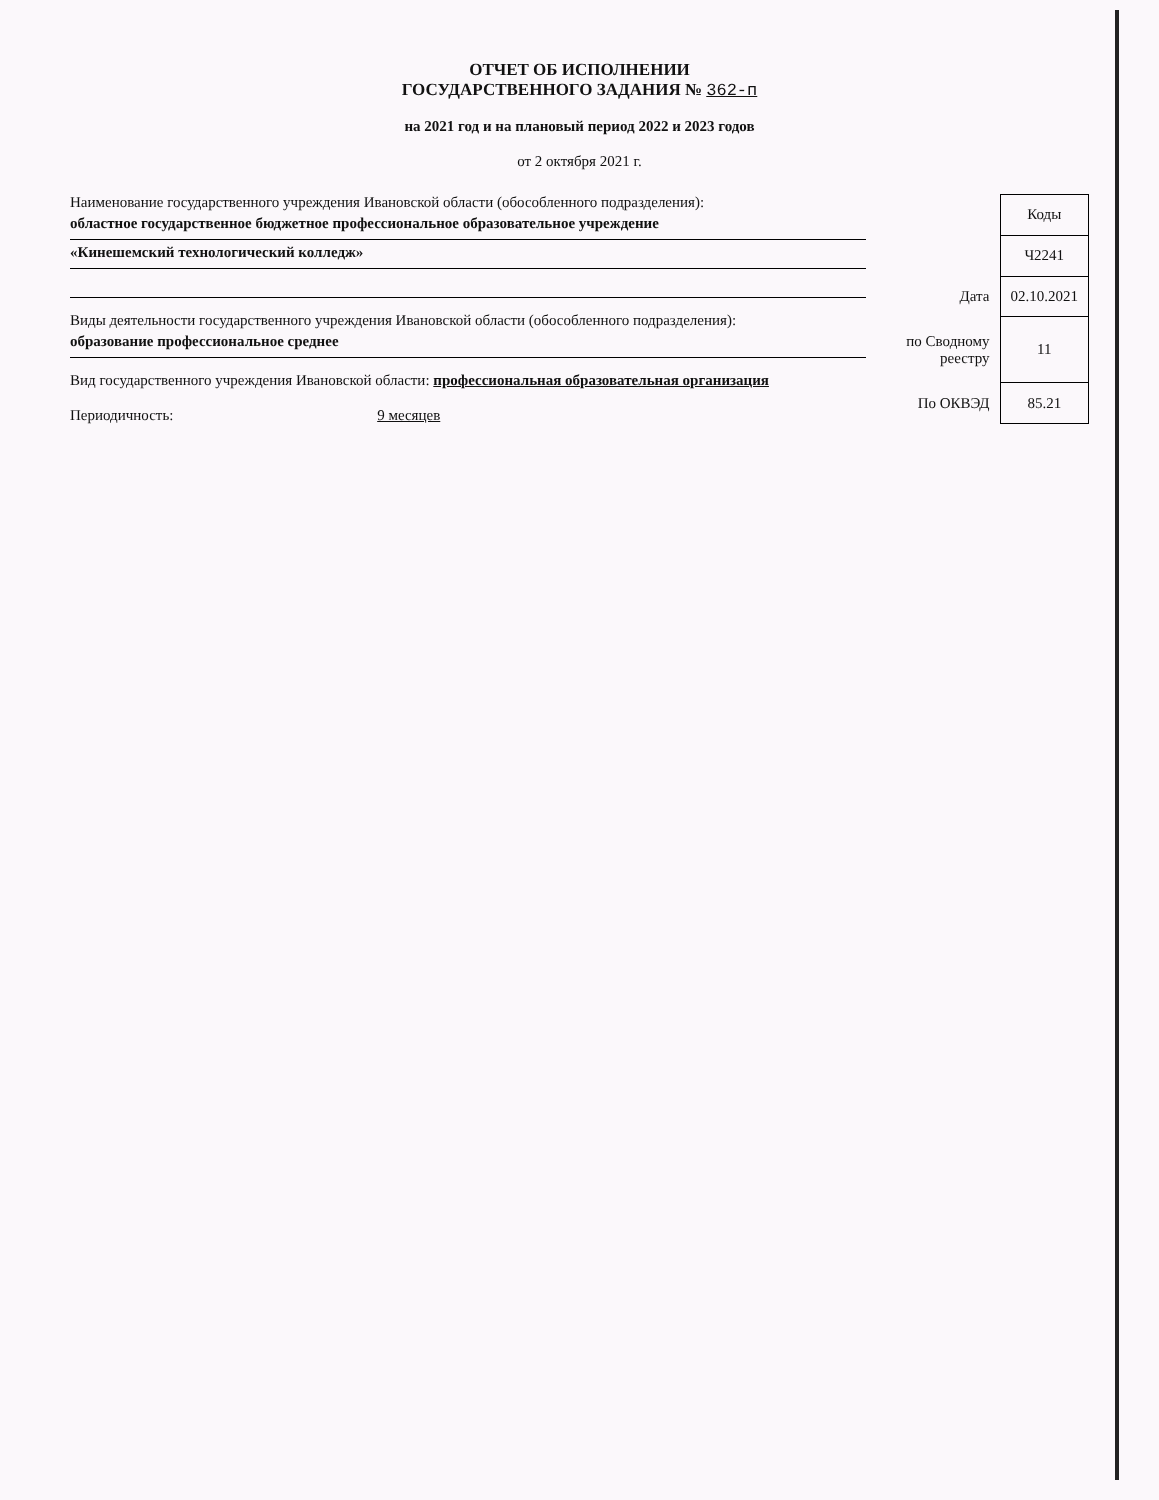ОТЧЕТ ОБ ИСПОЛНЕНИИ
ГОСУДАРСТВЕННОГО ЗАДАНИЯ № 362-п
на 2021 год и на плановый период 2022 и 2023 годов
от 2 октября 2021 г.
Наименование государственного учреждения Ивановской области (обособленного подразделения):
областное государственное бюджетное профессиональное образовательное учреждение
«Кинешемский технологический колледж»
Виды деятельности государственного учреждения Ивановской области (обособленного подразделения):
образование профессиональное среднее
Вид государственного учреждения Ивановской области: профессиональная образовательная организация
Периодичность: 9 месяцев
| | Коды |
| | Ч2241 |
| Дата | 02.10.2021 |
| по Сводному реестру | 11 |
| По ОКВЭД | 85.21 |